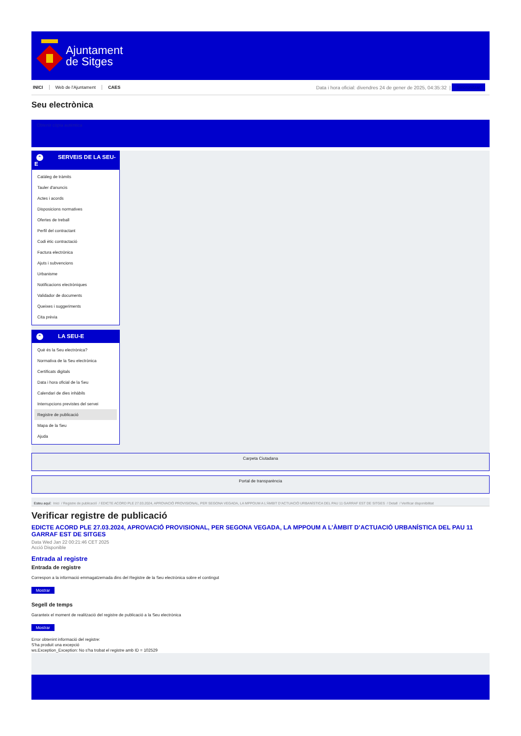Ajuntament
de Sitges
INICI Web de l'Ajuntament CAES
Data i hora oficial: divendres 24 de gener de 2025, 04:35:32 |
Sincronitzar
Seu electrònica
Obtenir còpia autèntica
⌃ SERVEIS DE LA SEU-E
Catàleg de tràmits
Tauler d'anuncis
Actes i acords
Disposicions normatives
Ofertes de treball
Perfil del contractant
Codi ètic contractació
Factura electrònica
Ajuts i subvencions
Urbanisme
Notificacions electròniques
Validador de documents
Queixes i suggeriments
Cita prèvia
⌃ LA SEU-E
Què és la Seu electrònica?
Normativa de la Seu electrònica
Certificats digitals
Data i hora oficial de la Seu
Calendari de dies inhàbils
Interrupcions previstes del servei
Registre de publicació
Mapa de la Seu
Ajuda
Carpeta Ciutadana
Portal de transparència
Esteu aquí: Inici / Registre de publicació / EDICTE ACORD PLE 27.03.2024, APROVACIÓ PROVISIONAL, PER SEGONA VEGADA, LA MPPOUM A L’ÀMBIT D’ACTUACIÓ URBANÍSTICA DEL PAU 11 GARRAF EST DE SITGES / Detall / Verificar disponibilitat
Verificar registre de publicació
EDICTE ACORD PLE 27.03.2024, APROVACIÓ PROVISIONAL, PER SEGONA VEGADA, LA MPPOUM A L’ÀMBIT D’ACTUACIÓ URBANÍSTICA DEL PAU 11 GARRAF EST DE SITGES
Data Wed Jan 22 00:21:46 CET 2025
Acció Disponible
Entrada al registre
Entrada de registre
Correspon a la informació emmagatzemada dins del Registre de la Seu electrònica sobre el contingut
Mostrar
Segell de temps
Garanteix el moment de realització del registre de publicació a la Seu electrònica
Mostrar
Error obtenint informació del registre:
S'ha produit una excepció
ws.Exception_Exception: No s'ha trobat el registre amb ID = 102529